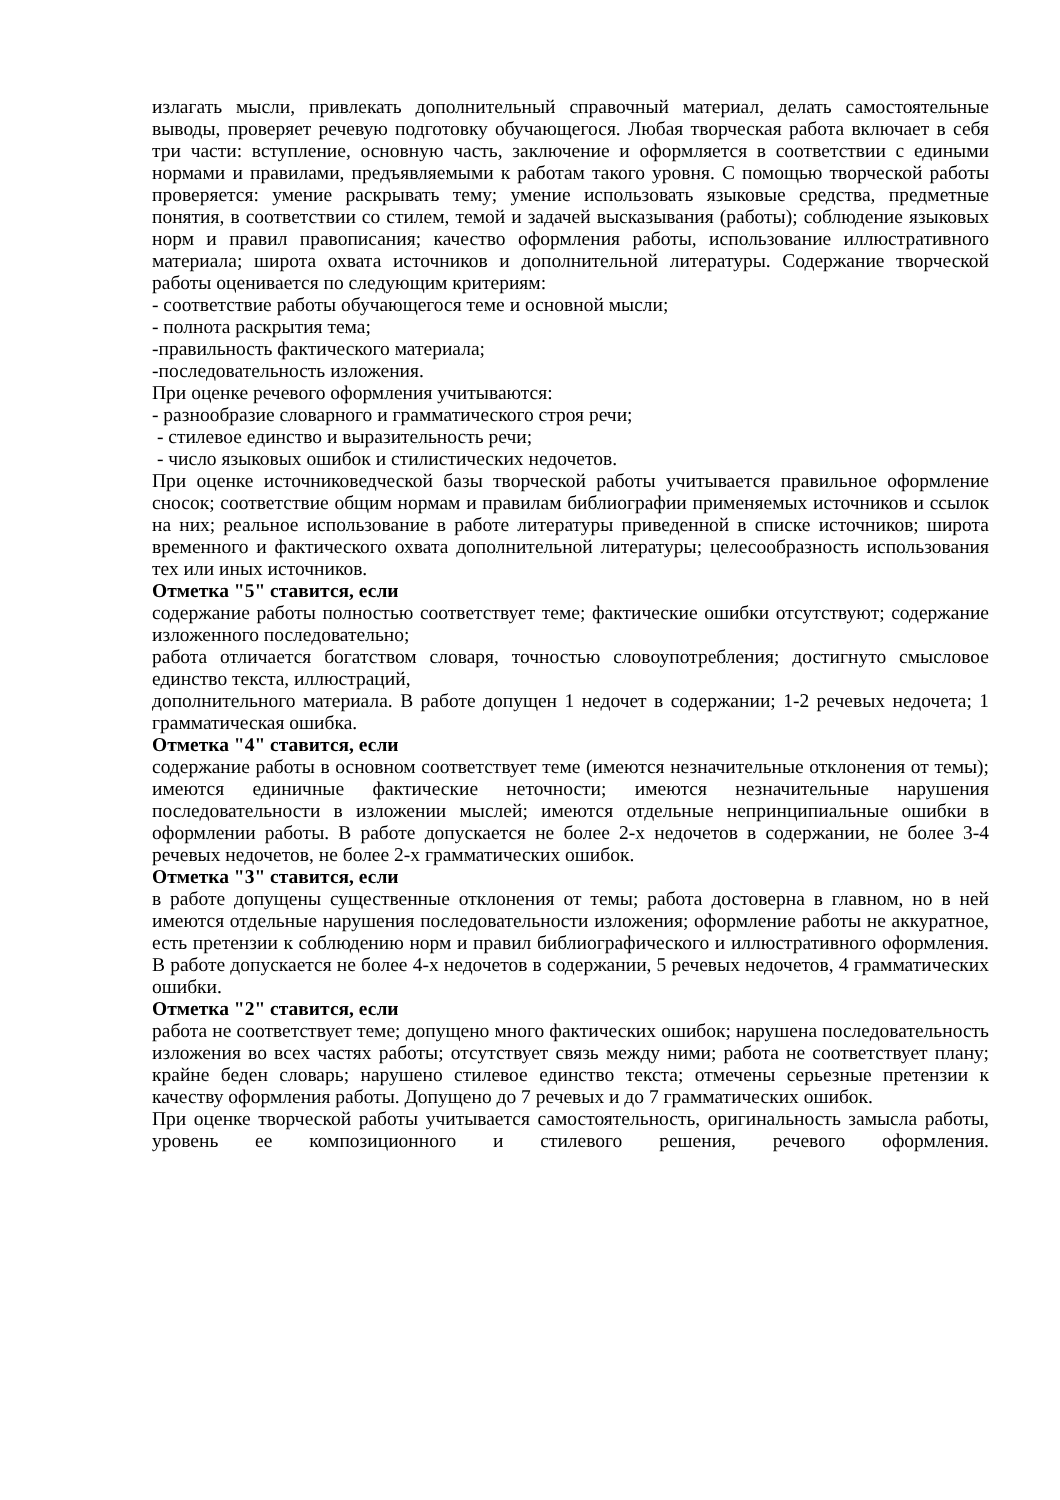излагать мысли, привлекать дополнительный справочный материал, делать самостоятельные выводы, проверяет речевую подготовку обучающегося. Любая творческая работа включает в себя три части: вступление, основную часть, заключение и оформляется в соответствии с едиными нормами и правилами, предъявляемыми к работам такого уровня. С помощью творческой работы проверяется: умение раскрывать тему; умение использовать языковые средства, предметные понятия, в соответствии со стилем, темой и задачей высказывания (работы); соблюдение языковых норм и правил правописания; качество оформления работы, использование иллюстративного материала; широта охвата источников и дополнительной литературы. Содержание творческой работы оценивается по следующим критериям:
- соответствие работы обучающегося теме и основной мысли;
- полнота раскрытия тема;
-правильность фактического материала;
-последовательность изложения.
При оценке речевого оформления учитываются:
- разнообразие словарного и грамматического строя речи;
- стилевое единство и выразительность речи;
- число языковых ошибок и стилистических недочетов.
При оценке источниковедческой базы творческой работы учитывается правильное оформление сносок; соответствие общим нормам и правилам библиографии применяемых источников и ссылок на них; реальное использование в работе литературы приведенной в списке источников; широта временного и фактического охвата дополнительной литературы; целесообразность использования тех или иных источников.
Отметка "5" ставится, если
содержание работы полностью соответствует теме; фактические ошибки отсутствуют; содержание изложенного последовательно;
работа отличается богатством словаря, точностью словоупотребления; достигнуто смысловое единство текста, иллюстраций,
дополнительного материала. В работе допущен 1 недочет в содержании; 1-2 речевых недочета; 1 грамматическая ошибка.
Отметка "4" ставится, если
содержание работы в основном соответствует теме (имеются незначительные отклонения от темы); имеются единичные фактические неточности; имеются незначительные нарушения последовательности в изложении мыслей; имеются отдельные непринципиальные ошибки в оформлении работы. В работе допускается не более 2-х недочетов в содержании, не более 3-4 речевых недочетов, не более 2-х грамматических ошибок.
Отметка "3" ставится, если
в работе допущены существенные отклонения от темы; работа достоверна в главном, но в ней имеются отдельные нарушения последовательности изложения; оформление работы не аккуратное, есть претензии к соблюдению норм и правил библиографического и иллюстративного оформления. В работе допускается не более 4-х недочетов в содержании, 5 речевых недочетов, 4 грамматических ошибки.
Отметка "2" ставится, если
работа не соответствует теме; допущено много фактических ошибок; нарушена последовательность изложения во всех частях работы; отсутствует связь между ними; работа не соответствует плану; крайне беден словарь; нарушено стилевое единство текста; отмечены серьезные претензии к качеству оформления работы. Допущено до 7 речевых и до 7 грамматических ошибок.
При оценке творческой работы учитывается самостоятельность, оригинальность замысла работы, уровень ее композиционного и стилевого решения, речевого оформления.